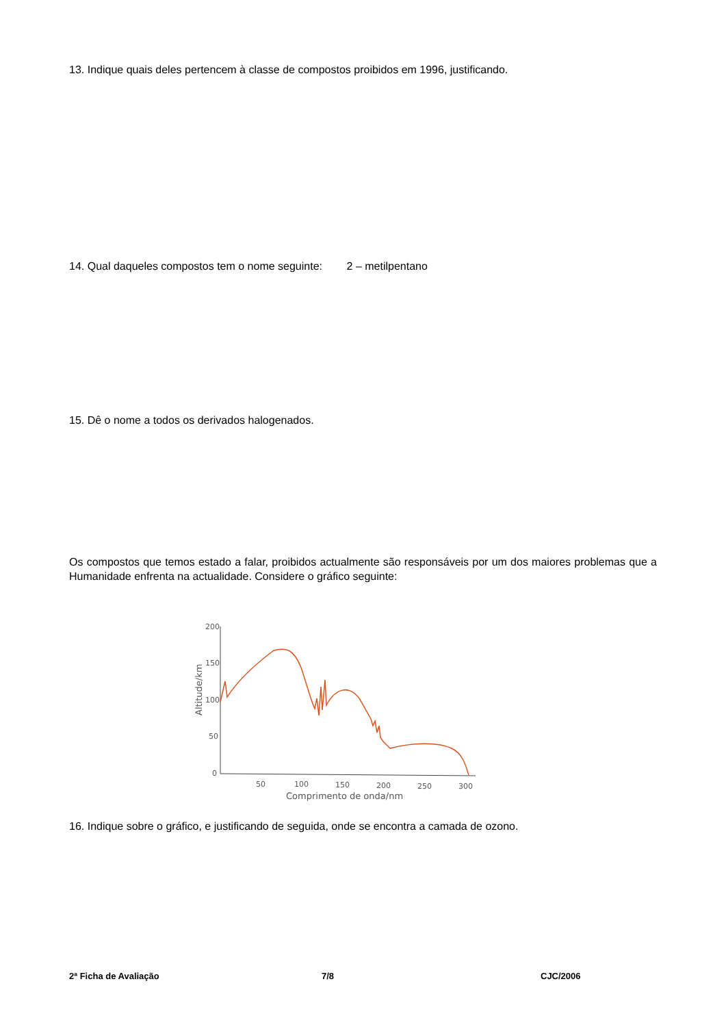13. Indique quais deles pertencem à classe de compostos proibidos em 1996, justificando.
14. Qual daqueles compostos tem o nome seguinte: 2 – metilpentano
15. Dê o nome a todos os derivados halogenados.
Os compostos que temos estado a falar, proibidos actualmente são responsáveis por um dos maiores problemas que a Humanidade enfrenta na actualidade. Considere o gráfico seguinte:
200
150
100
50
0
50
100
150
200
250
300
Comprimento de onda/nm
Altitude/km
16. Indique sobre o gráfico, e justificando de seguida, onde se encontra a camada de ozono.
2ª Ficha de Avaliação 7/8 CJC/2006